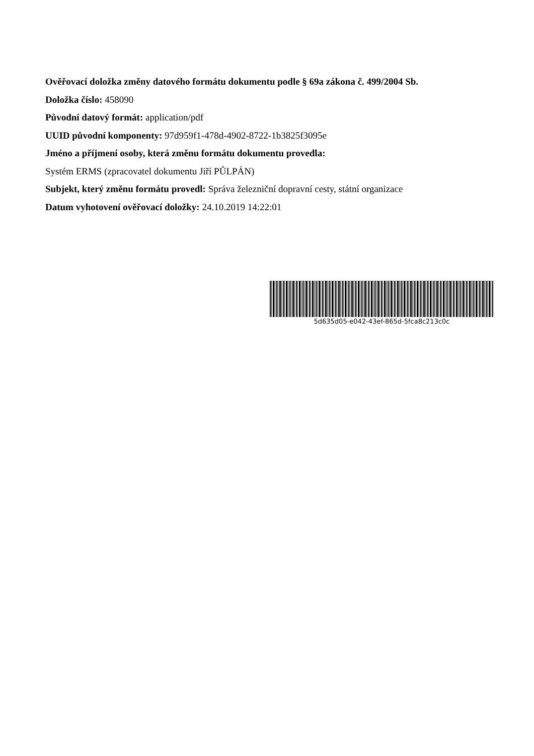Ověřovací doložka změny datového formátu dokumentu podle § 69a zákona č. 499/2004 Sb.
Doložka číslo: 458090
Původní datový formát: application/pdf
UUID původní komponenty: 97d959f1-478d-4902-8722-1b3825f3095e
Jméno a příjmení osoby, která změnu formátu dokumentu provedla:
Systém ERMS (zpracovatel dokumentu Jiří PŮLPÁN)
Subjekt, který změnu formátu provedl: Správa železniční dopravní cesty, státní organizace
Datum vyhotovení ověřovací doložky: 24.10.2019 14:22:01
5d635d05-e042-43ef-865d-5fca8c213c0c